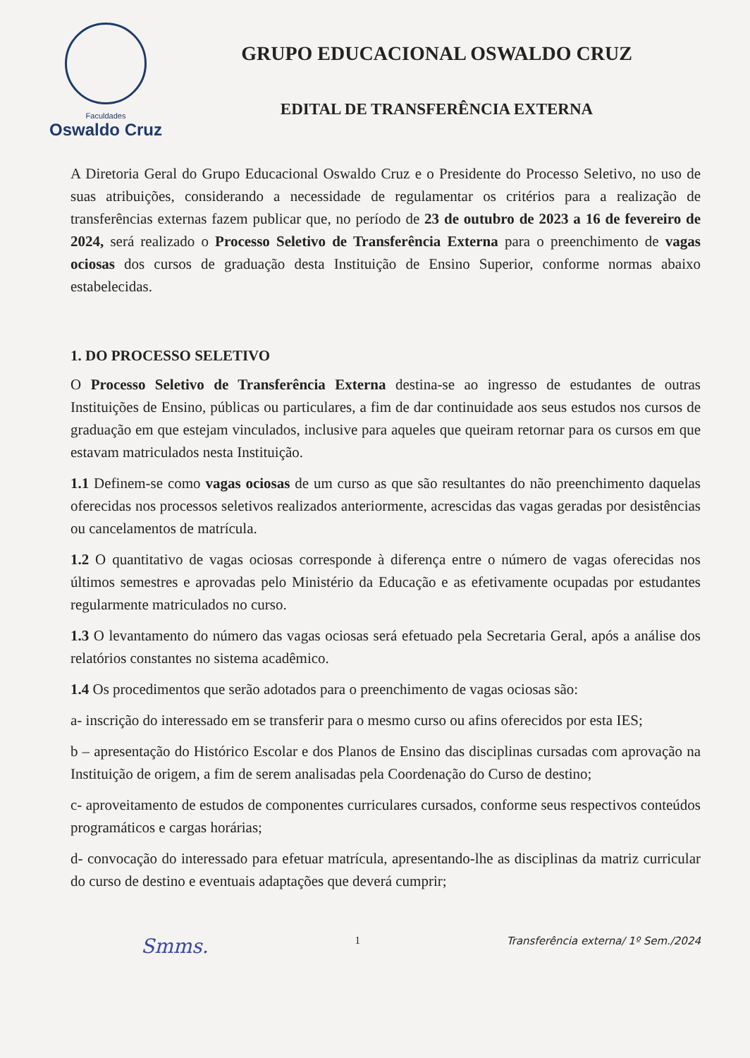Faculdades
Oswaldo Cruz
GRUPO EDUCACIONAL OSWALDO CRUZ
EDITAL DE TRANSFERÊNCIA EXTERNA
A Diretoria Geral do Grupo Educacional Oswaldo Cruz e o Presidente do Processo Seletivo, no uso de suas atribuições, considerando a necessidade de regulamentar os critérios para a realização de transferências externas fazem publicar que, no período de 23 de outubro de 2023 a 16 de fevereiro de 2024, será realizado o Processo Seletivo de Transferência Externa para o preenchimento de vagas ociosas dos cursos de graduação desta Instituição de Ensino Superior, conforme normas abaixo estabelecidas.
1. DO PROCESSO SELETIVO
O Processo Seletivo de Transferência Externa destina-se ao ingresso de estudantes de outras Instituições de Ensino, públicas ou particulares, a fim de dar continuidade aos seus estudos nos cursos de graduação em que estejam vinculados, inclusive para aqueles que queiram retornar para os cursos em que estavam matriculados nesta Instituição.
1.1 Definem-se como vagas ociosas de um curso as que são resultantes do não preenchimento daquelas oferecidas nos processos seletivos realizados anteriormente, acrescidas das vagas geradas por desistências ou cancelamentos de matrícula.
1.2 O quantitativo de vagas ociosas corresponde à diferença entre o número de vagas oferecidas nos últimos semestres e aprovadas pelo Ministério da Educação e as efetivamente ocupadas por estudantes regularmente matriculados no curso.
1.3 O levantamento do número das vagas ociosas será efetuado pela Secretaria Geral, após a análise dos relatórios constantes no sistema acadêmico.
1.4 Os procedimentos que serão adotados para o preenchimento de vagas ociosas são:
a- inscrição do interessado em se transferir para o mesmo curso ou afins oferecidos por esta IES;
b – apresentação do Histórico Escolar e dos Planos de Ensino das disciplinas cursadas com aprovação na Instituição de origem, a fim de serem analisadas pela Coordenação do Curso de destino;
c- aproveitamento de estudos de componentes curriculares cursados, conforme seus respectivos conteúdos programáticos e cargas horárias;
d- convocação do interessado para efetuar matrícula, apresentando-lhe as disciplinas da matriz curricular do curso de destino e eventuais adaptações que deverá cumprir;
Smms. 1 Transferência externa/ 1º Sem./2024